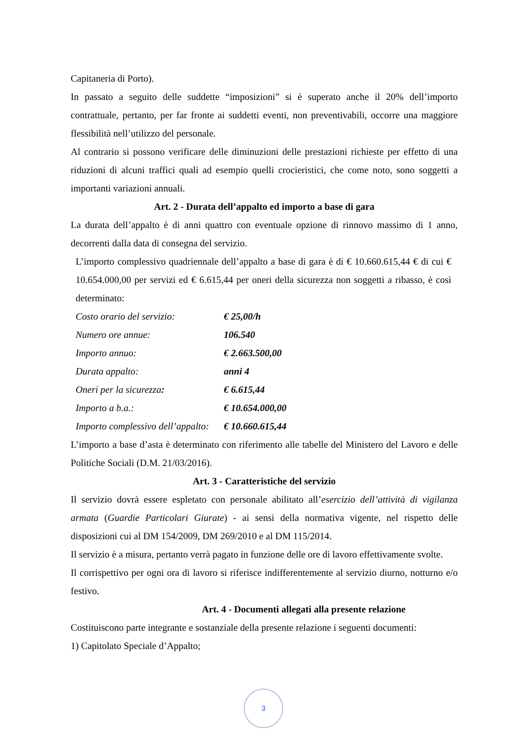Capitaneria di Porto).
In passato a seguito delle suddette “imposizioni” si è superato anche il 20% dell’importo contrattuale, pertanto, per far fronte ai suddetti eventi, non preventivabili, occorre una maggiore flessibilità nell’utilizzo del personale.
Al contrario si possono verificare delle diminuzioni delle prestazioni richieste per effetto di una riduzioni di alcuni traffici quali ad esempio quelli crocieristici, che come noto, sono soggetti a importanti variazioni annuali.
Art. 2 - Durata dell’appalto ed importo a base di gara
La durata dell’appalto è di anni quattro con eventuale opzione di rinnovo massimo di 1 anno, decorrenti dalla data di consegna del servizio.
L’importo complessivo quadriennale dell’appalto a base di gara è di € 10.660.615,44 € di cui € 10.654.000,00 per servizi ed € 6.615,44 per oneri della sicurezza non soggetti a ribasso, è così determinato:
| Costo orario del servizio: | € 25,00/h |
| Numero ore annue: | 106.540 |
| Importo annuo: | € 2.663.500,00 |
| Durata appalto: | anni 4 |
| Oneri per la sicurezza : | € 6.615,44 |
| Importo a b.a.: | € 10.654.000,00 |
| Importo complessivo dell’appalto: | € 10.660.615,44 |
L’importo a base d’asta è determinato con riferimento alle tabelle del Ministero del Lavoro e delle Politiche Sociali (D.M. 21/03/2016).
Art. 3 - Caratteristiche del servizio
Il servizio dovrà essere espletato con personale abilitato all’esercizio dell’attività di vigilanza armata (Guardie Particolari Giurate) - ai sensi della normativa vigente, nel rispetto delle disposizioni cui al DM 154/2009, DM 269/2010 e al DM 115/2014.
Il servizio è a misura, pertanto verrà pagato in funzione delle ore di lavoro effettivamente svolte.
Il corrispettivo per ogni ora di lavoro si riferisce indifferentemente al servizio diurno, notturno e/o festivo.
Art. 4 - Documenti allegati alla presente relazione
Costituiscono parte integrante e sostanziale della presente relazione i seguenti documenti:
1) Capitolato Speciale d’Appalto;
3